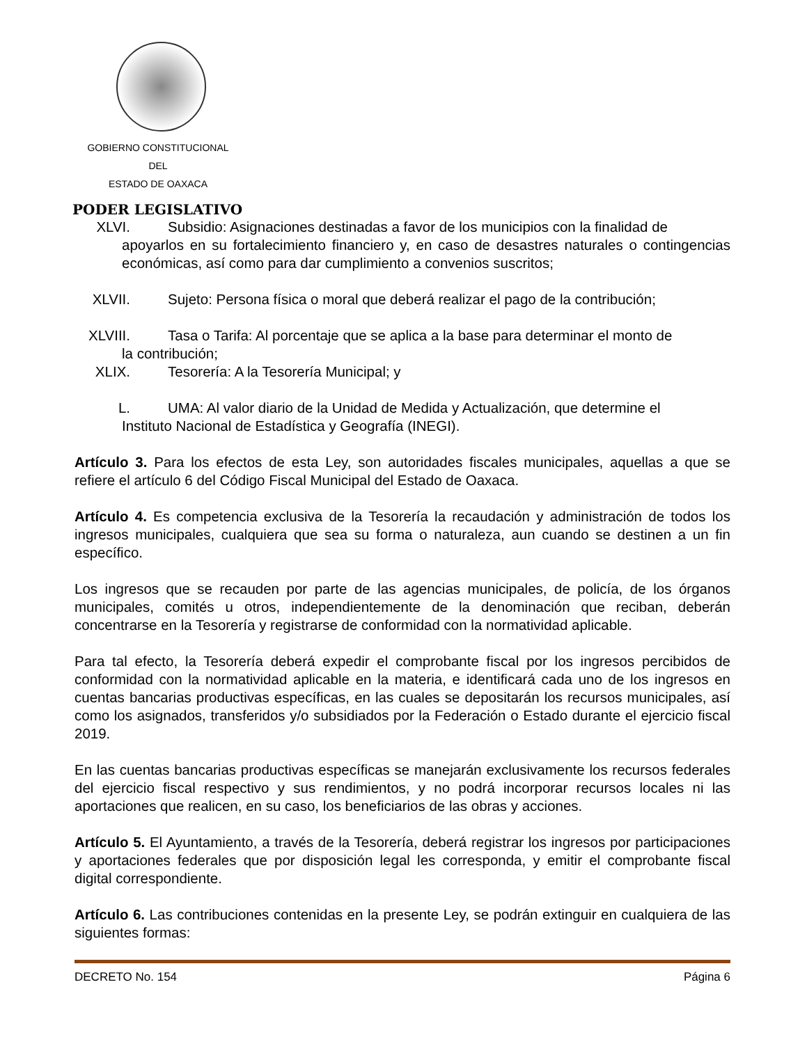GOBIERNO CONSTITUCIONAL
DEL
ESTADO DE OAXACA
PODER LEGISLATIVO
XLVI. Subsidio: Asignaciones destinadas a favor de los municipios con la finalidad de
apoyarlos en su fortalecimiento financiero y, en caso de desastres naturales o contingencias económicas, así como para dar cumplimiento a convenios suscritos;
XLVII. Sujeto: Persona física o moral que deberá realizar el pago de la contribución;
XLVIII. Tasa o Tarifa: Al porcentaje que se aplica a la base para determinar el monto de
la contribución;
XLIX. Tesorería: A la Tesorería Municipal; y
L. UMA: Al valor diario de la Unidad de Medida y Actualización, que determine el
Instituto Nacional de Estadística y Geografía (INEGI).
Artículo 3. Para los efectos de esta Ley, son autoridades fiscales municipales, aquellas a que se refiere el artículo 6 del Código Fiscal Municipal del Estado de Oaxaca.
Artículo 4. Es competencia exclusiva de la Tesorería la recaudación y administración de todos los ingresos municipales, cualquiera que sea su forma o naturaleza, aun cuando se destinen a un fin específico.
Los ingresos que se recauden por parte de las agencias municipales, de policía, de los órganos municipales, comités u otros, independientemente de la denominación que reciban, deberán concentrarse en la Tesorería y registrarse de conformidad con la normatividad aplicable.
Para tal efecto, la Tesorería deberá expedir el comprobante fiscal por los ingresos percibidos de conformidad con la normatividad aplicable en la materia, e identificará cada uno de los ingresos en cuentas bancarias productivas específicas, en las cuales se depositarán los recursos municipales, así como los asignados, transferidos y/o subsidiados por la Federación o Estado durante el ejercicio fiscal 2019.
En las cuentas bancarias productivas específicas se manejarán exclusivamente los recursos federales del ejercicio fiscal respectivo y sus rendimientos, y no podrá incorporar recursos locales ni las aportaciones que realicen, en su caso, los beneficiarios de las obras y acciones.
Artículo 5. El Ayuntamiento, a través de la Tesorería, deberá registrar los ingresos por participaciones y aportaciones federales que por disposición legal les corresponda, y emitir el comprobante fiscal digital correspondiente.
Artículo 6. Las contribuciones contenidas en la presente Ley, se podrán extinguir en cualquiera de las siguientes formas:
DECRETO No. 154 Página 6